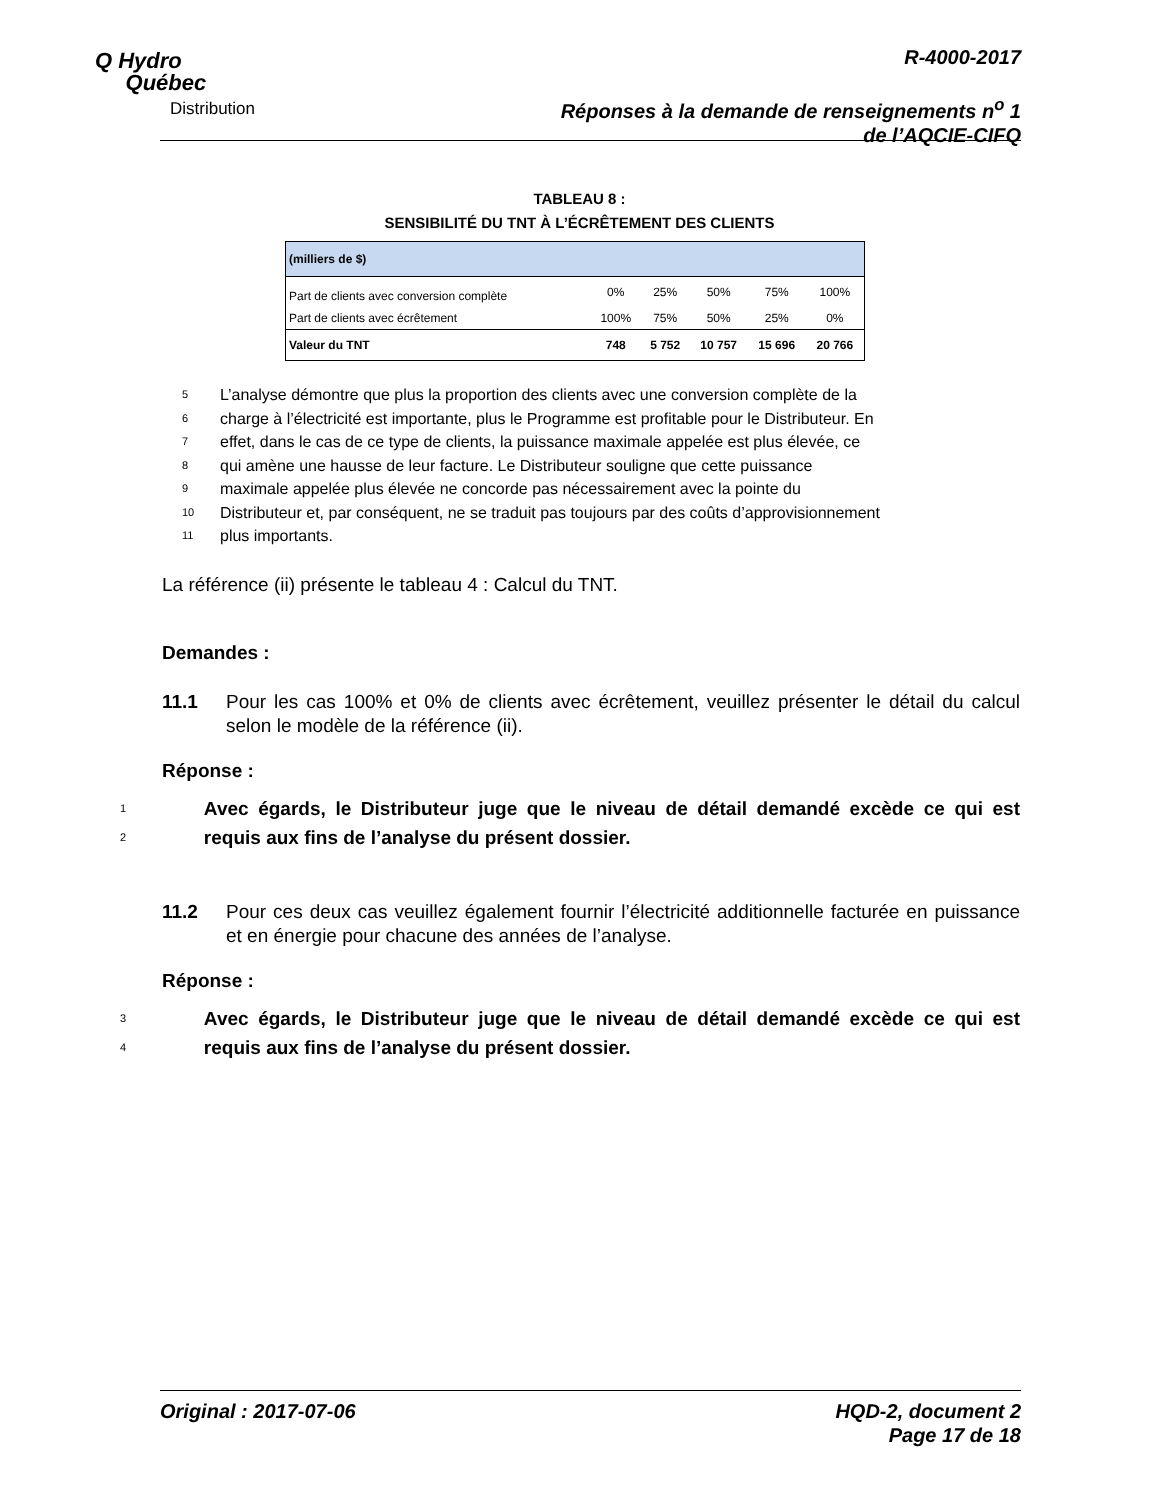Q Hydro
Québec
Distribution
R-4000-2017
Réponses à la demande de renseignements n<sup>o</sup> 1
de l’AQCIE-CIFQ
TABLEAU 8 :
SENSIBILITÉ DU TNT À L’ÉCRÊTEMENT DES CLIENTS
| (milliers de $) | | | | | |
| --- | --- | --- | --- | --- | --- |
| Part de clients avec conversion complète | 0% | 25% | 50% | 75% | 100% |
| Part de clients avec écrêtement | 100% | 75% | 50% | 25% | 0% |
| Valeur du TNT | 748 | 5 752 | 10 757 | 15 696 | 20 766 |
5
L’analyse démontre que plus la proportion des clients avec une conversion complète de la
6
charge à l’électricité est importante, plus le Programme est profitable pour le Distributeur. En
7
effet, dans le cas de ce type de clients, la puissance maximale appelée est plus élevée, ce
8
qui amène une hausse de leur facture. Le Distributeur souligne que cette puissance
9
maximale appelée plus élevée ne concorde pas nécessairement avec la pointe du
10
Distributeur et, par conséquent, ne se traduit pas toujours par des coûts d’approvisionnement
11
plus importants.
La référence (ii) présente le tableau 4 : Calcul du TNT.
Demandes :
11.1 Pour les cas 100% et 0% de clients avec écrêtement, veuillez présenter le détail du calcul selon le modèle de la référence (ii).
Réponse :
1
2
Avec égards, le Distributeur juge que le niveau de détail demandé excède ce qui est requis aux fins de l’analyse du présent dossier.
11.2 Pour ces deux cas veuillez également fournir l’électricité additionnelle facturée en puissance et en énergie pour chacune des années de l’analyse.
Réponse :
3
4
Avec égards, le Distributeur juge que le niveau de détail demandé excède ce qui est requis aux fins de l’analyse du présent dossier.
Original : 2017-07-06 HQD-2, document 2
Page 17 de 18